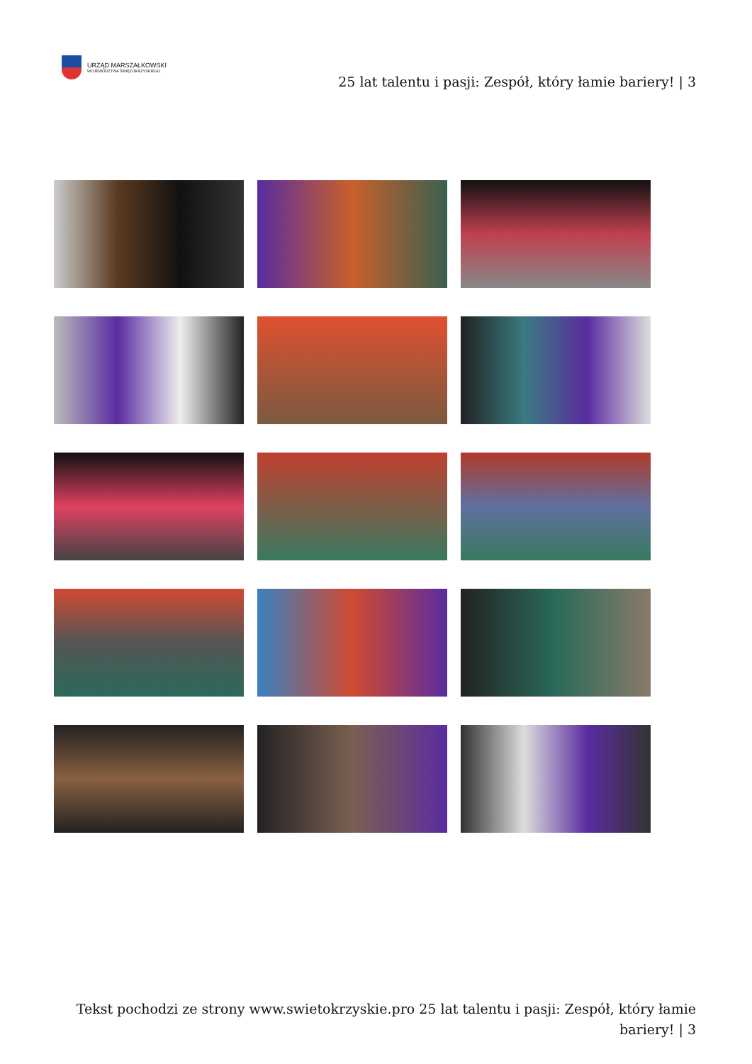URZĄD MARSZAŁKOWSKI
WOJEWÓDZTWA ŚWIĘTOKRZYSKIEGO
25 lat talentu i pasji: Zespół, który łamie bariery! | 3
Tekst pochodzi ze strony www.swietokrzyskie.pro 25 lat talentu i pasji: Zespół, który łamie bariery! | 3